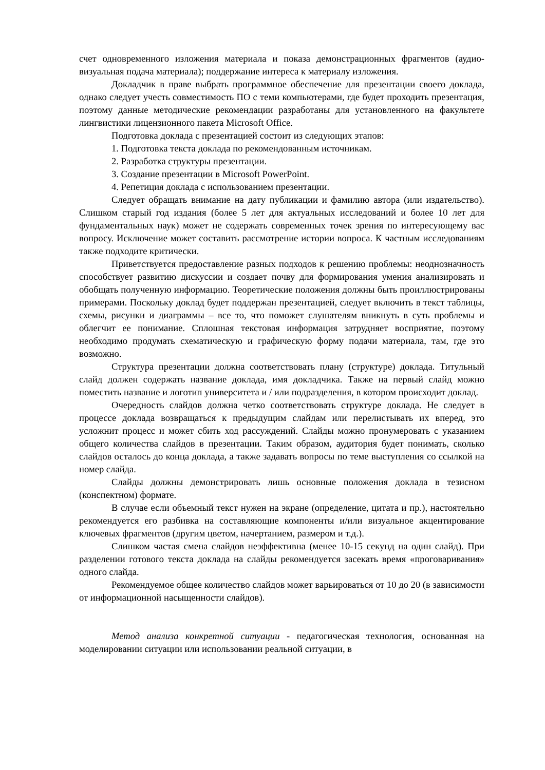счет одновременного изложения материала и показа демонстрационных фрагментов (аудио-визуальная подача материала); поддержание интереса к материалу изложения.
Докладчик в праве выбрать программное обеспечение для презентации своего доклада, однако следует учесть совместимость ПО с теми компьютерами, где будет проходить презентация, поэтому данные методические рекомендации разработаны для установленного на факультете лингвистики лицензионного пакета Microsoft Office.
Подготовка доклада с презентацией состоит из следующих этапов:
1. Подготовка текста доклада по рекомендованным источникам.
2. Разработка структуры презентации.
3. Создание презентации в Microsoft PowerPoint.
4. Репетиция доклада с использованием презентации.
Следует обращать внимание на дату публикации и фамилию автора (или издательство). Слишком старый год издания (более 5 лет для актуальных исследований и более 10 лет для фундаментальных наук) может не содержать современных точек зрения по интересующему вас вопросу. Исключение может составить рассмотрение истории вопроса. К частным исследованиям также подходите критически.
Приветствуется предоставление разных подходов к решению проблемы: неоднозначность способствует развитию дискуссии и создает почву для формирования умения анализировать и обобщать полученную информацию. Теоретические положения должны быть проиллюстрированы примерами. Поскольку доклад будет поддержан презентацией, следует включить в текст таблицы, схемы, рисунки и диаграммы – все то, что поможет слушателям вникнуть в суть проблемы и облегчит ее понимание. Сплошная текстовая информация затрудняет восприятие, поэтому необходимо продумать схематическую и графическую форму подачи материала, там, где это возможно.
Структура презентации должна соответствовать плану (структуре) доклада. Титульный слайд должен содержать название доклада, имя докладчика. Также на первый слайд можно поместить название и логотип университета и / или подразделения, в котором происходит доклад.
Очередность слайдов должна четко соответствовать структуре доклада. Не следует в процессе доклада возвращаться к предыдущим слайдам или перелистывать их вперед, это усложнит процесс и может сбить ход рассуждений. Слайды можно пронумеровать с указанием общего количества слайдов в презентации. Таким образом, аудитория будет понимать, сколько слайдов осталось до конца доклада, а также задавать вопросы по теме выступления со ссылкой на номер слайда.
Слайды должны демонстрировать лишь основные положения доклада в тезисном (конспектном) формате.
В случае если объемный текст нужен на экране (определение, цитата и пр.), настоятельно рекомендуется его разбивка на составляющие компоненты и/или визуальное акцентирование ключевых фрагментов (другим цветом, начертанием, размером и т.д.).
Слишком частая смена слайдов неэффективна (менее 10-15 секунд на один слайд). При разделении готового текста доклада на слайды рекомендуется засекать время «проговаривания» одного слайда.
Рекомендуемое общее количество слайдов может варьироваться от 10 до 20 (в зависимости от информационной насыщенности слайдов).
Метод анализа конкретной ситуации - педагогическая технология, основанная на моделировании ситуации или использовании реальной ситуации, в